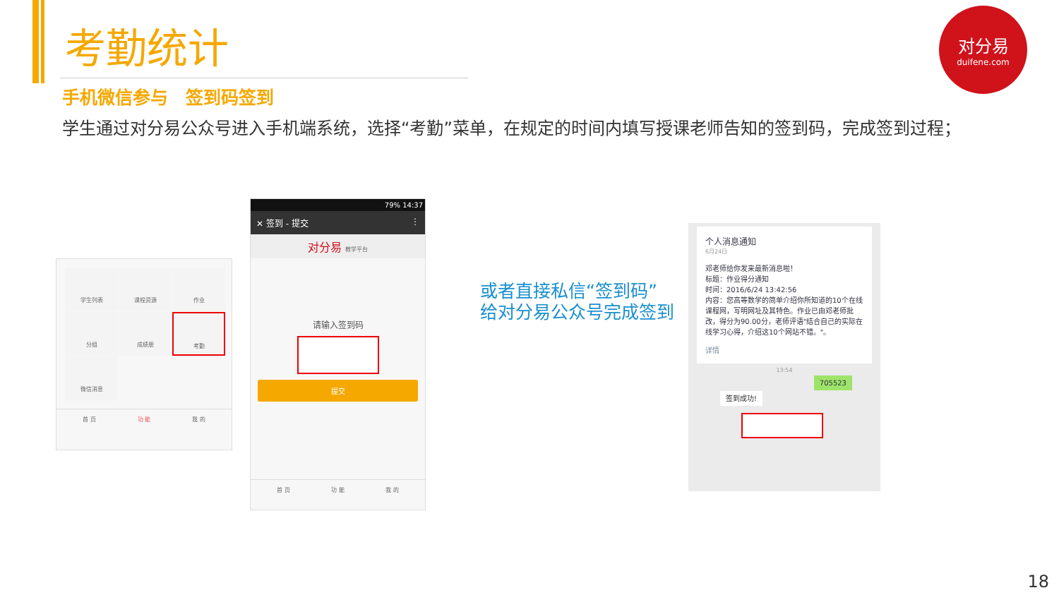考勤统计
手机微信参与　签到码签到
学生通过对分易公众号进入手机端系统，选择“考勤”菜单，在规定的时间内填写授课老师告知的签到码，完成签到过程；
对分易
duifene.com
学生列表
课程资源
作业
分组
成绩册
考勤
微信消息
首 页 功 能 我 的
79% 14:37
✕ 签到 - 提交 ⋮
对分易 教学平台
请输入签到码
提交
首 页 功 能 我 的
或者直接私信“签到码”
给对分易公众号完成签到
个人消息通知
6月24日
邓老师给你发来最新消息啦！
标题：作业得分通知
时间：2016/6/24 13:42:56
内容：您高等数学的简单介绍你所知道的10个在线课程网，写明网址及其特色。作业已由邓老师批改，得分为90.00分，老师评语"结合自己的实际在线学习心得，介绍这10个网站不错。"。
详情
13:54
705523
签到成功!
18